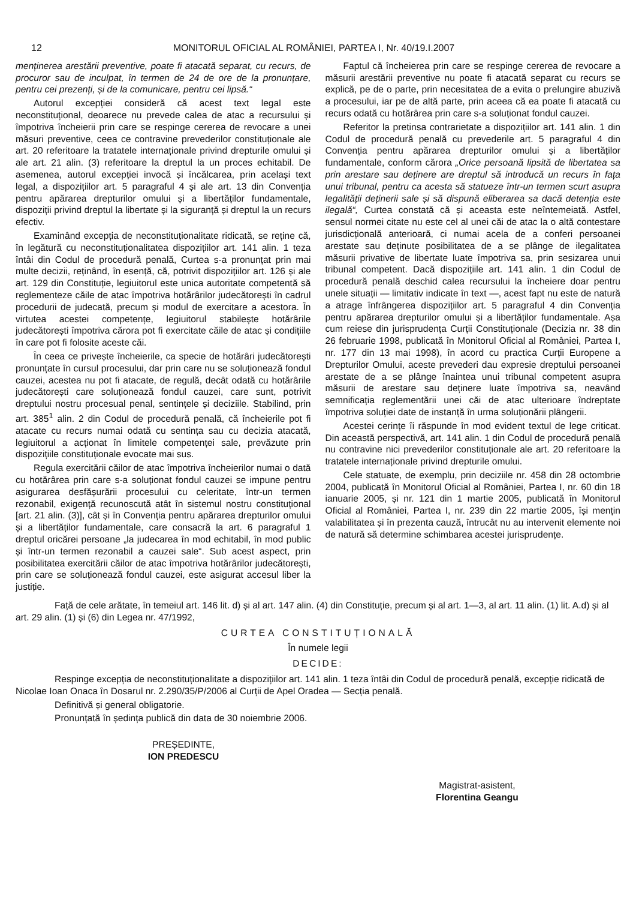12 MONITORUL OFICIAL AL ROMÂNIEI, PARTEA I, Nr. 40/19.I.2007
menținerea arestării preventive, poate fi atacată separat, cu recurs, de procuror sau de inculpat, în termen de 24 de ore de la pronunțare, pentru cei prezenți, și de la comunicare, pentru cei lipsă.“
Autorul excepției consideră că acest text legal este neconstituțional, deoarece nu prevede calea de atac a recursului și împotriva încheierii prin care se respinge cererea de revocare a unei măsuri preventive, ceea ce contravine prevederilor constituționale ale art. 20 referitoare la tratatele internaționale privind drepturile omului și ale art. 21 alin. (3) referitoare la dreptul la un proces echitabil. De asemenea, autorul excepției invocă și încălcarea, prin același text legal, a dispozițiilor art. 5 paragraful 4 și ale art. 13 din Convenția pentru apărarea drepturilor omului și a libertăților fundamentale, dispoziții privind dreptul la libertate și la siguranță și dreptul la un recurs efectiv.
Examinând excepția de neconstituționalitate ridicată, se reține că, în legătură cu neconstituționalitatea dispozițiilor art. 141 alin. 1 teza întâi din Codul de procedură penală, Curtea s-a pronunțat prin mai multe decizii, reținând, în esență, că, potrivit dispozițiilor art. 126 și ale art. 129 din Constituție, legiuitorul este unica autoritate competentă să reglementeze căile de atac împotriva hotărârilor judecătorești în cadrul procedurii de judecată, precum și modul de exercitare a acestora. În virtutea acestei competențe, legiuitorul stabilește hotărârile judecătorești împotriva cărora pot fi exercitate căile de atac și condițiile în care pot fi folosite aceste căi.
În ceea ce privește încheierile, ca specie de hotărâri judecătorești pronunțate în cursul procesului, dar prin care nu se soluționează fondul cauzei, acestea nu pot fi atacate, de regulă, decât odată cu hotărârile judecătorești care soluționează fondul cauzei, care sunt, potrivit dreptului nostru procesual penal, sentințele și deciziile. Stabilind, prin art. 385<sup>1</sup> alin. 2 din Codul de procedură penală, că încheierile pot fi atacate cu recurs numai odată cu sentința sau cu decizia atacată, legiuitorul a acționat în limitele competenței sale, prevăzute prin dispozițiile constituționale evocate mai sus.
Regula exercitării căilor de atac împotriva încheierilor numai o dată cu hotărârea prin care s-a soluționat fondul cauzei se impune pentru asigurarea desfășurării procesului cu celeritate, într-un termen rezonabil, exigență recunoscută atât în sistemul nostru constituțional [art. 21 alin. (3)], cât și în Convenția pentru apărarea drepturilor omului și a libertăților fundamentale, care consacră la art. 6 paragraful 1 dreptul oricărei persoane „la judecarea în mod echitabil, în mod public și într-un termen rezonabil a cauzei sale“. Sub acest aspect, prin posibilitatea exercitării căilor de atac împotriva hotărârilor judecătorești, prin care se soluționează fondul cauzei, este asigurat accesul liber la justiție.
Faptul că încheierea prin care se respinge cererea de revocare a măsurii arestării preventive nu poate fi atacată separat cu recurs se explică, pe de o parte, prin necesitatea de a evita o prelungire abuzivă a procesului, iar pe de altă parte, prin aceea că ea poate fi atacată cu recurs odată cu hotărârea prin care s-a soluționat fondul cauzei.
Referitor la pretinsa contrarietate a dispozițiilor art. 141 alin. 1 din Codul de procedură penală cu prevederile art. 5 paragraful 4 din Convenția pentru apărarea drepturilor omului și a libertăților fundamentale, conform cărora „Orice persoană lipsită de libertatea sa prin arestare sau deținere are dreptul să introducă un recurs în fața unui tribunal, pentru ca acesta să statueze într-un termen scurt asupra legalității deținerii sale și să dispună eliberarea sa dacă detenția este ilegală“, Curtea constată că și aceasta este neîntemeiată. Astfel, sensul normei citate nu este cel al unei căi de atac la o altă contestare jurisdicțională anterioară, ci numai acela de a conferi persoanei arestate sau deținute posibilitatea de a se plânge de ilegalitatea măsurii privative de libertate luate împotriva sa, prin sesizarea unui tribunal competent. Dacă dispozițiile art. 141 alin. 1 din Codul de procedură penală deschid calea recursului la încheiere doar pentru unele situații — limitativ indicate în text —, acest fapt nu este de natură a atrage înfrângerea dispozițiilor art. 5 paragraful 4 din Convenția pentru apărarea drepturilor omului și a libertăților fundamentale. Așa cum reiese din jurisprudența Curții Constituționale (Decizia nr. 38 din 26 februarie 1998, publicată în Monitorul Oficial al României, Partea I, nr. 177 din 13 mai 1998), în acord cu practica Curții Europene a Drepturilor Omului, aceste prevederi dau expresie dreptului persoanei arestate de a se plânge înaintea unui tribunal competent asupra măsurii de arestare sau deținere luate împotriva sa, neavând semnificația reglementării unei căi de atac ulterioare îndreptate împotriva soluției date de instanță în urma soluționării plângerii.
Acestei cerințe îi răspunde în mod evident textul de lege criticat. Din această perspectivă, art. 141 alin. 1 din Codul de procedură penală nu contravine nici prevederilor constituționale ale art. 20 referitoare la tratatele internaționale privind drepturile omului.
Cele statuate, de exemplu, prin deciziile nr. 458 din 28 octombrie 2004, publicată în Monitorul Oficial al României, Partea I, nr. 60 din 18 ianuarie 2005, și nr. 121 din 1 martie 2005, publicată în Monitorul Oficial al României, Partea I, nr. 239 din 22 martie 2005, își mențin valabilitatea și în prezenta cauză, întrucât nu au intervenit elemente noi de natură să determine schimbarea acestei jurisprudențe.
Față de cele arătate, în temeiul art. 146 lit. d) și al art. 147 alin. (4) din Constituție, precum și al art. 1—3, al art. 11 alin. (1) lit. A.d) și al art. 29 alin. (1) și (6) din Legea nr. 47/1992,
CURTEA CONSTITUȚIONALĂ
În numele legii
DECIDE:
Respinge excepția de neconstituționalitate a dispozițiilor art. 141 alin. 1 teza întâi din Codul de procedură penală, excepție ridicată de Nicolae Ioan Onaca în Dosarul nr. 2.290/35/P/2006 al Curții de Apel Oradea — Secția penală.
Definitivă și general obligatorie.
Pronunțată în ședința publică din data de 30 noiembrie 2006.
PREȘEDINTE,
ION PREDESCU
Magistrat-asistent,
Florentina Geangu